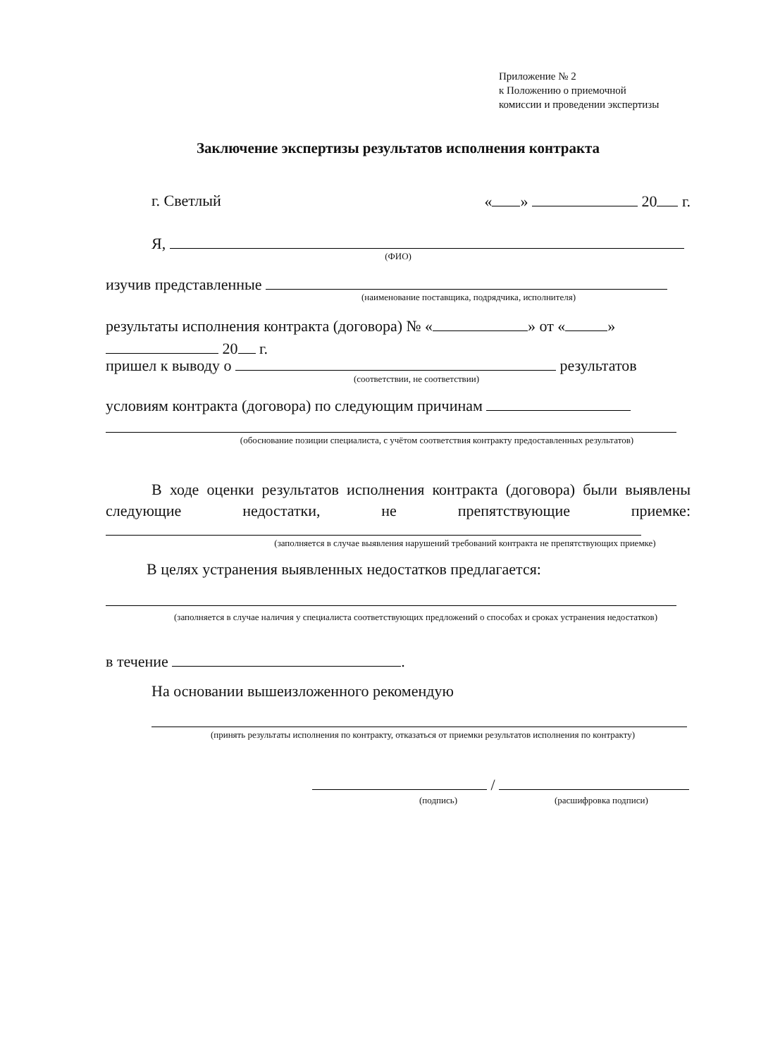Приложение № 2
к Положению о приемочной
комиссии и проведении экспертизы
Заключение экспертизы результатов исполнения контракта
г. Светлый « » 20 г.
Я,
(ФИО)
изучив представленные
(наименование поставщика, подрядчика, исполнителя)
результаты исполнения контракта (договора) № « » от « »
20 г.
пришел к выводу о результатов
(соответствии, не соответствии)
условиям контракта (договора) по следующим причинам
(обоснование позиции специалиста, с учётом соответствия контракту предоставленных результатов)
В ходе оценки результатов исполнения контракта (договора) были выявлены следующие недостатки, не препятствующие приемке:
(заполняется в случае выявления нарушений требований контракта не препятствующих приемке)
В целях устранения выявленных недостатков предлагается:
(заполняется в случае наличия у специалиста соответствующих предложений о способах и сроках устранения недостатков)
в течение .
На основании вышеизложенного рекомендую
(принять результаты исполнения по контракту, отказаться от приемки результатов исполнения по контракту)
/
(подпись) (расшифровка подписи)